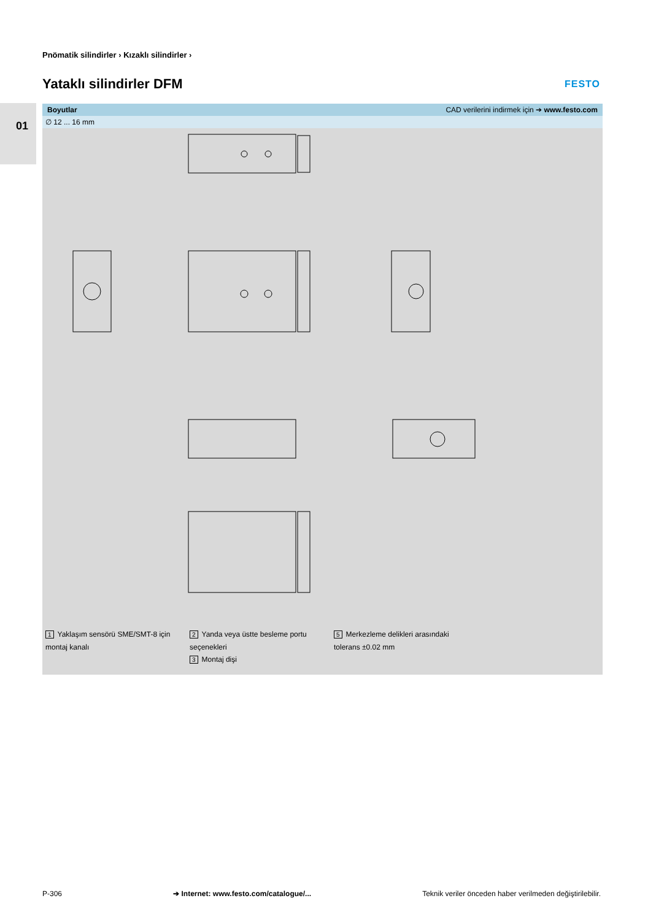01
Pnömatik silindirler › Kızaklı silindirler ›
Yataklı silindirler DFM FESTO
Boyutlar CAD verilerini indirmek için ➔ www.festo.com
∅ 12 ... 16 mm
1 Yaklaşım sensörü SME/SMT-8 için
montaj kanalı
2 Yanda veya üstte besleme portu
seçenekleri
3 Montaj dişi
5 Merkezleme delikleri arasındaki
tolerans ±0.02 mm
P-306 ➔ Internet: www.festo.com/catalogue/... Teknik veriler önceden haber verilmeden değiştirilebilir.